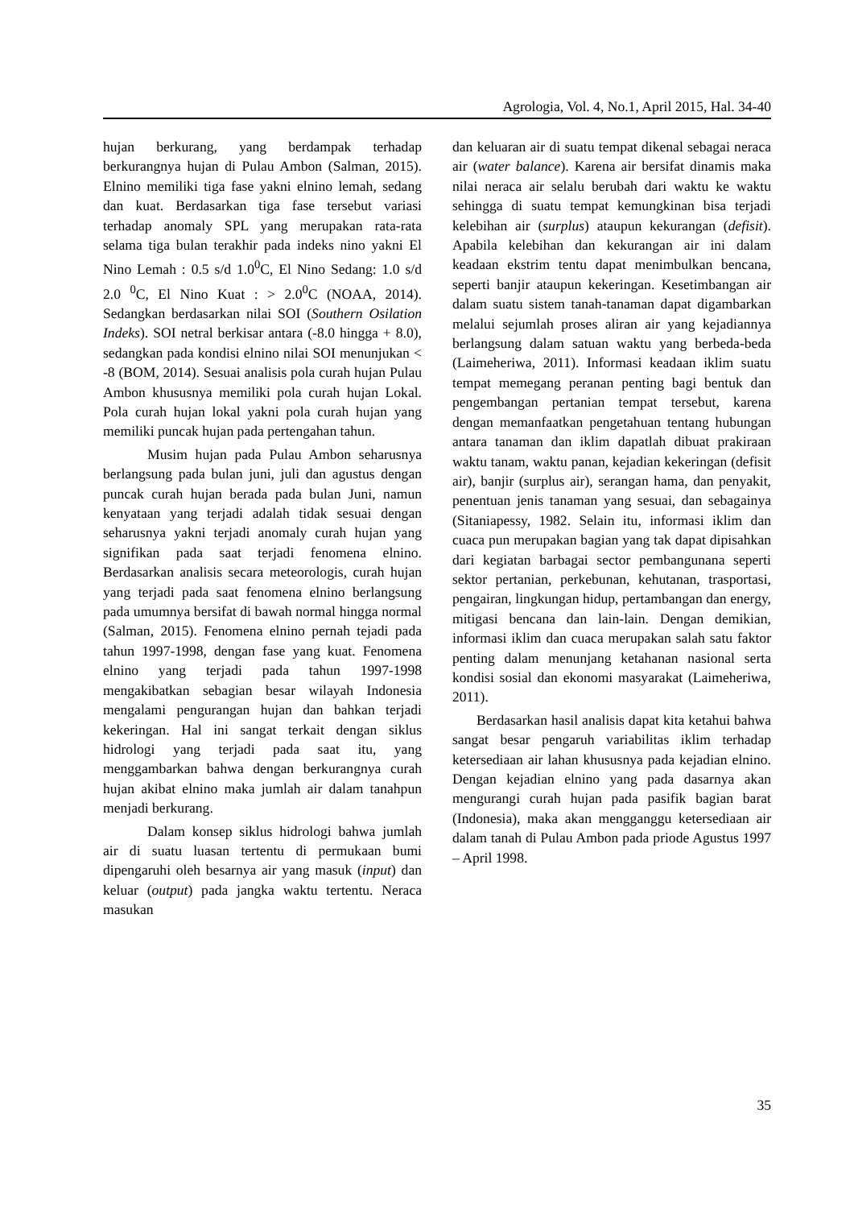Agrologia, Vol. 4, No.1, April 2015, Hal. 34-40
hujan berkurang, yang berdampak terhadap berkurangnya hujan di Pulau Ambon (Salman, 2015). Elnino memiliki tiga fase yakni elnino lemah, sedang dan kuat. Berdasarkan tiga fase tersebut variasi terhadap anomaly SPL yang merupakan rata-rata selama tiga bulan terakhir pada indeks nino yakni El Nino Lemah : 0.5 s/d 1.0<sup>0</sup>C, El Nino Sedang: 1.0 s/d 2.0 <sup>0</sup>C, El Nino Kuat : > 2.0<sup>0</sup>C (NOAA, 2014). Sedangkan berdasarkan nilai SOI (Southern Osilation Indeks). SOI netral berkisar antara (-8.0 hingga + 8.0), sedangkan pada kondisi elnino nilai SOI menunjukan < -8 (BOM, 2014). Sesuai analisis pola curah hujan Pulau Ambon khususnya memiliki pola curah hujan Lokal. Pola curah hujan lokal yakni pola curah hujan yang memiliki puncak hujan pada pertengahan tahun.
Musim hujan pada Pulau Ambon seharusnya berlangsung pada bulan juni, juli dan agustus dengan puncak curah hujan berada pada bulan Juni, namun kenyataan yang terjadi adalah tidak sesuai dengan seharusnya yakni terjadi anomaly curah hujan yang signifikan pada saat terjadi fenomena elnino. Berdasarkan analisis secara meteorologis, curah hujan yang terjadi pada saat fenomena elnino berlangsung pada umumnya bersifat di bawah normal hingga normal (Salman, 2015). Fenomena elnino pernah tejadi pada tahun 1997-1998, dengan fase yang kuat. Fenomena elnino yang terjadi pada tahun 1997-1998 mengakibatkan sebagian besar wilayah Indonesia mengalami pengurangan hujan dan bahkan terjadi kekeringan. Hal ini sangat terkait dengan siklus hidrologi yang terjadi pada saat itu, yang menggambarkan bahwa dengan berkurangnya curah hujan akibat elnino maka jumlah air dalam tanahpun menjadi berkurang.
Dalam konsep siklus hidrologi bahwa jumlah air di suatu luasan tertentu di permukaan bumi dipengaruhi oleh besarnya air yang masuk (input) dan keluar (output) pada jangka waktu tertentu. Neraca masukan
dan keluaran air di suatu tempat dikenal sebagai neraca air (water balance). Karena air bersifat dinamis maka nilai neraca air selalu berubah dari waktu ke waktu sehingga di suatu tempat kemungkinan bisa terjadi kelebihan air (surplus) ataupun kekurangan (defisit). Apabila kelebihan dan kekurangan air ini dalam keadaan ekstrim tentu dapat menimbulkan bencana, seperti banjir ataupun kekeringan. Kesetimbangan air dalam suatu sistem tanah-tanaman dapat digambarkan melalui sejumlah proses aliran air yang kejadiannya berlangsung dalam satuan waktu yang berbeda-beda (Laimeheriwa, 2011). Informasi keadaan iklim suatu tempat memegang peranan penting bagi bentuk dan pengembangan pertanian tempat tersebut, karena dengan memanfaatkan pengetahuan tentang hubungan antara tanaman dan iklim dapatlah dibuat prakiraan waktu tanam, waktu panan, kejadian kekeringan (defisit air), banjir (surplus air), serangan hama, dan penyakit, penentuan jenis tanaman yang sesuai, dan sebagainya (Sitaniapessy, 1982. Selain itu, informasi iklim dan cuaca pun merupakan bagian yang tak dapat dipisahkan dari kegiatan barbagai sector pembangunana seperti sektor pertanian, perkebunan, kehutanan, trasportasi, pengairan, lingkungan hidup, pertambangan dan energy, mitigasi bencana dan lain-lain. Dengan demikian, informasi iklim dan cuaca merupakan salah satu faktor penting dalam menunjang ketahanan nasional serta kondisi sosial dan ekonomi masyarakat (Laimeheriwa, 2011).
Berdasarkan hasil analisis dapat kita ketahui bahwa sangat besar pengaruh variabilitas iklim terhadap ketersediaan air lahan khususnya pada kejadian elnino. Dengan kejadian elnino yang pada dasarnya akan mengurangi curah hujan pada pasifik bagian barat (Indonesia), maka akan mengganggu ketersediaan air dalam tanah di Pulau Ambon pada priode Agustus 1997 – April 1998.
35